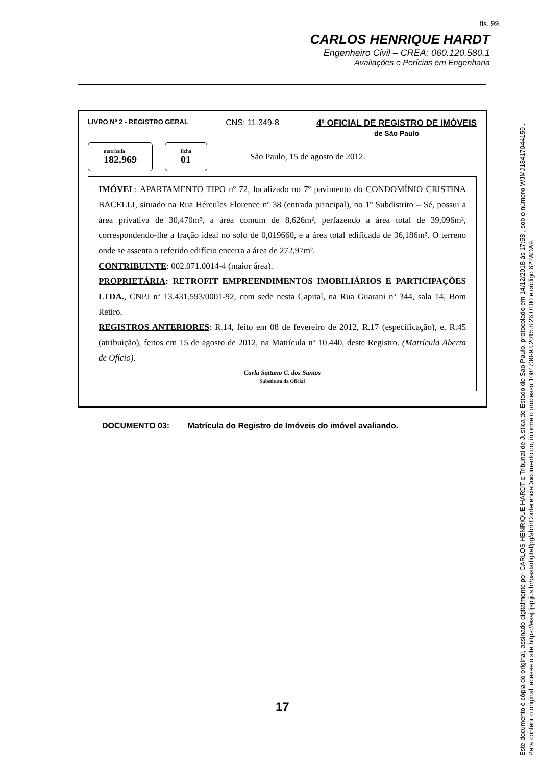fls. 99
CARLOS HENRIQUE HARDT
Engenheiro Civil – CREA: 060.120.580.1
Avaliações e Perícias em Engenharia
LIVRO Nº 2 - REGISTRO GERAL CNS: 11.349-8 4º OFICIAL DE REGISTRO DE IMÓVEIS
de São Paulo
matrícula
182.969
ficha
01
São Paulo, 15 de agosto de 2012.
IMÓVEL: APARTAMENTO TIPO nº 72, localizado no 7º pavimento do CONDOMÍNIO CRISTINA BACELLI, situado na Rua Hércules Florence nº 38 (entrada principal), no 1º Subdistrito – Sé, possui a área privativa de 30,470m², a área comum de 8,626m², perfazendo a área total de 39,096m², correspondendo-lhe a fração ideal no solo de 0,019660, e a área total edificada de 36,186m². O terreno onde se assenta o referido edifício encerra a área de 272,97m².
CONTRIBUINTE: 002.071.0014-4 (maior área).
PROPRIETÁRIA: RETROFIT EMPREENDIMENTOS IMOBILIÁRIOS E PARTICIPAÇÕES LTDA., CNPJ nº 13.431.593/0001-92, com sede nesta Capital, na Rua Guarani nº 344, sala 14, Bom Retiro.
REGISTROS ANTERIORES: R.14, feito em 08 de fevereiro de 2012, R.17 (especificação), e, R.45 (atribuição), feitos em 15 de agosto de 2012, na Matrícula nº 10.440, deste Registro. (Matrícula Aberta de Ofício).
Carla Sottano C. dos Santos
Substituta da Oficial
DOCUMENTO 03: Matrícula do Registro de Imóveis do imóvel avaliando.
17
Este documento é cópia do original, assinado digitalmente por CARLOS HENRIQUE HARDT e Tribunal de Justica do Estado de Sao Paulo, protocolado em 14/12/2018 às 17:58 , sob o número WJMJ18417044159 .
Para conferir o original, acesse o site https://esaj.tjsp.jus.br/pastadigital/pg/abrirConferenciaDocumento.do, informe o processo 1084730-93.2015.8.26.0100 e código 622ADA9.